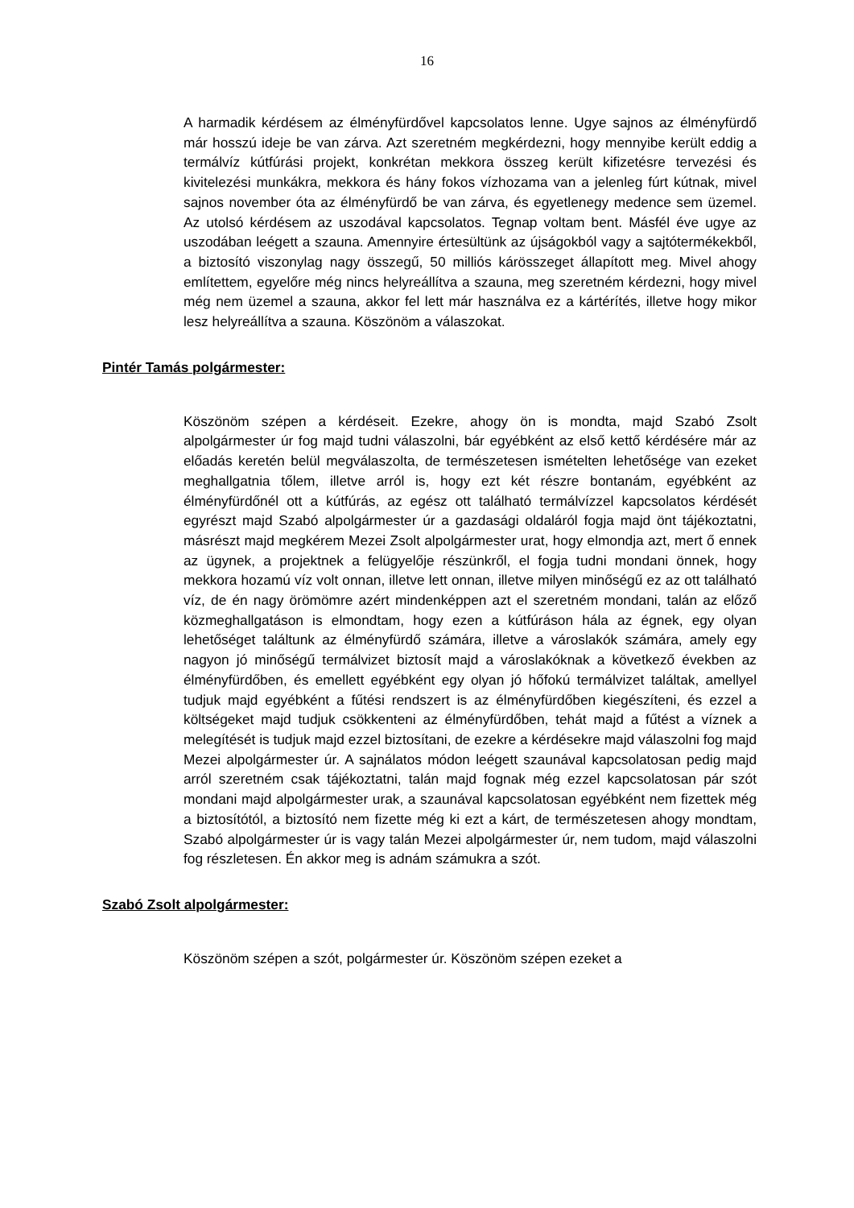16
A harmadik kérdésem az élményfürdővel kapcsolatos lenne. Ugye sajnos az élményfürdő már hosszú ideje be van zárva. Azt szeretném megkérdezni, hogy mennyibe került eddig a termálvíz kútfúrási projekt, konkrétan mekkora összeg került kifizetésre tervezési és kivitelezési munkákra, mekkora és hány fokos vízhozama van a jelenleg fúrt kútnak, mivel sajnos november óta az élményfürdő be van zárva, és egyetlenegy medence sem üzemel. Az utolsó kérdésem az uszodával kapcsolatos. Tegnap voltam bent. Másfél éve ugye az uszodában leégett a szauna. Amennyire értesültünk az újságokból vagy a sajtótermékekből, a biztosító viszonylag nagy összegű, 50 milliós kárösszeget állapított meg. Mivel ahogy említettem, egyelőre még nincs helyreállítva a szauna, meg szeretném kérdezni, hogy mivel még nem üzemel a szauna, akkor fel lett már használva ez a kártérítés, illetve hogy mikor lesz helyreállítva a szauna. Köszönöm a válaszokat.
Pintér Tamás polgármester:
Köszönöm szépen a kérdéseit. Ezekre, ahogy ön is mondta, majd Szabó Zsolt alpolgármester úr fog majd tudni válaszolni, bár egyébként az első kettő kérdésére már az előadás keretén belül megválaszolta, de természetesen ismételten lehetősége van ezeket meghallgatnia tőlem, illetve arról is, hogy ezt két részre bontanám, egyébként az élményfürdőnél ott a kútfúrás, az egész ott található termálvízzel kapcsolatos kérdését egyrészt majd Szabó alpolgármester úr a gazdasági oldaláról fogja majd önt tájékoztatni, másrészt majd megkérem Mezei Zsolt alpolgármester urat, hogy elmondja azt, mert ő ennek az ügynek, a projektnek a felügyelője részünkről, el fogja tudni mondani önnek, hogy mekkora hozamú víz volt onnan, illetve lett onnan, illetve milyen minőségű ez az ott található víz, de én nagy örömömre azért mindenképpen azt el szeretném mondani, talán az előző közmeghallgatáson is elmondtam, hogy ezen a kútfúráson hála az égnek, egy olyan lehetőséget találtunk az élményfürdő számára, illetve a városlakók számára, amely egy nagyon jó minőségű termálvizet biztosít majd a városlakóknak a következő években az élményfürdőben, és emellett egyébként egy olyan jó hőfokú termálvizet találtak, amellyel tudjuk majd egyébként a fűtési rendszert is az élményfürdőben kiegészíteni, és ezzel a költségeket majd tudjuk csökkenteni az élményfürdőben, tehát majd a fűtést a víznek a melegítését is tudjuk majd ezzel biztosítani, de ezekre a kérdésekre majd válaszolni fog majd Mezei alpolgármester úr. A sajnálatos módon leégett szaunával kapcsolatosan pedig majd arról szeretném csak tájékoztatni, talán majd fognak még ezzel kapcsolatosan pár szót mondani majd alpolgármester urak, a szaunával kapcsolatosan egyébként nem fizettek még a biztosítótól, a biztosító nem fizette még ki ezt a kárt, de természetesen ahogy mondtam, Szabó alpolgármester úr is vagy talán Mezei alpolgármester úr, nem tudom, majd válaszolni fog részletesen. Én akkor meg is adnám számukra a szót.
Szabó Zsolt alpolgármester:
Köszönöm szépen a szót, polgármester úr. Köszönöm szépen ezeket a